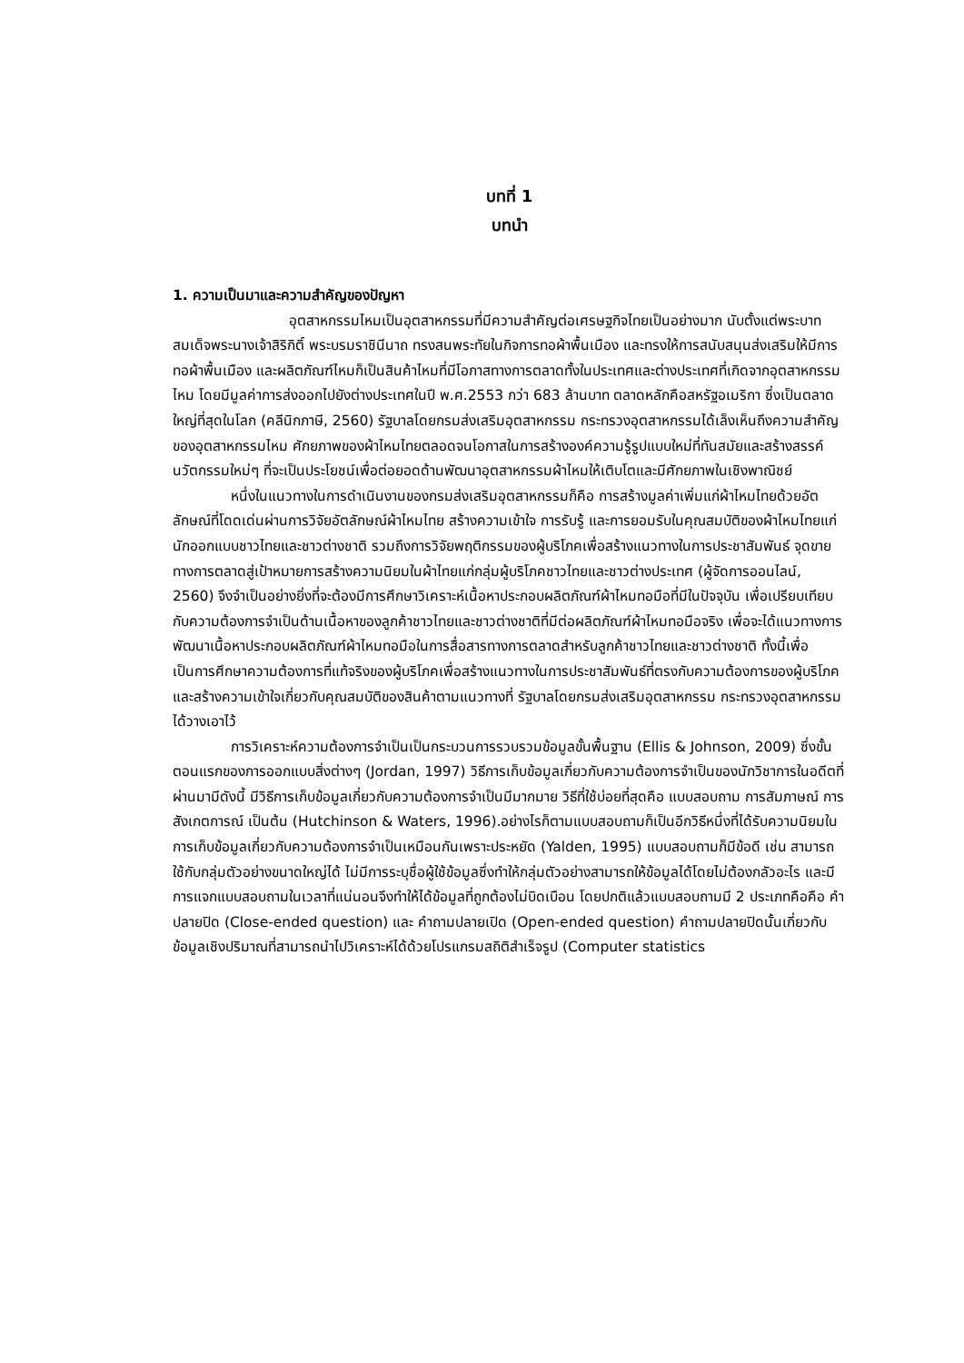บทที่ 1
บทนำ
1. ความเป็นมาและความสำคัญของปัญหา
อุตสาหกรรมไหมเป็นอุตสาหกรรมที่มีความสำคัญต่อเศรษฐกิจไทยเป็นอย่างมาก นับตั้งแต่พระบาทสมเด็จพระนางเจ้าสิริกิติ์ พระบรมราชินีนาถ ทรงสนพระทัยในกิจการทอผ้าพื้นเมือง และทรงให้การสนับสนุนส่งเสริมให้มีการทอผ้าพื้นเมือง และผลิตภัณฑ์ไหมก็เป็นสินค้าไหมที่มีโอกาสทางการตลาดทั้งในประเทศและต่างประเทศที่เกิดจากอุตสาหกรรมไหม โดยมีมูลค่าการส่งออกไปยังต่างประเทศในปี พ.ศ.2553 กว่า 683 ล้านบาท ตลาดหลักคือสหรัฐอเมริกา ซึ่งเป็นตลาดใหญ่ที่สุดในโลก (คลีนิกภาษี, 2560) รัฐบาลโดยกรมส่งเสริมอุตสาหกรรม กระทรวงอุตสาหกรรมได้เล็งเห็นถึงความสำคัญของอุตสาหกรรมไหม ศักยภาพของผ้าไหมไทยตลอดจนโอกาสในการสร้างองค์ความรู้รูปแบบใหม่ที่ทันสมัยและสร้างสรรค์นวัตกรรมใหม่ๆ ที่จะเป็นประโยชน์เพื่อต่อยอดด้านพัฒนาอุตสาหกรรมผ้าไหมให้เติบโตและมีศักยภาพในเชิงพาณิชย์
หนึ่งในแนวทางในการดำเนินงานของกรมส่งเสริมอุตสาหกรรมก็คือ การสร้างมูลค่าเพิ่มแก่ผ้าไหมไทยด้วยอัตลักษณ์ที่โดดเด่นผ่านการวิจัยอัตลักษณ์ผ้าไหมไทย สร้างความเข้าใจ การรับรู้ และการยอมรับในคุณสมบัติของผ้าไหมไทยแก่นักออกแบบชาวไทยและชาวต่างชาติ รวมถึงการวิจัยพฤติกรรมของผู้บริโภคเพื่อสร้างแนวทางในการประชาสัมพันธ์ จุดขายทางการตลาดสู่เป้าหมายการสร้างความนิยมในผ้าไทยแก่กลุ่มผู้บริโภคชาวไทยและชาวต่างประเทศ (ผู้จัดการออนไลน์, 2560) จึงจำเป็นอย่างยิ่งที่จะต้องมีการศึกษาวิเคราะห์เนื้อหาประกอบผลิตภัณฑ์ผ้าไหมทอมือที่มีในปัจจุบัน เพื่อเปรียบเทียบกับความต้องการจำเป็นด้านเนื้อหาของลูกค้าชาวไทยและชาวต่างชาติที่มีต่อผลิตภัณฑ์ผ้าไหมทอมือจริง เพื่อจะได้แนวทางการพัฒนาเนื้อหาประกอบผลิตภัณฑ์ผ้าไหมทอมือในการสื่อสารทางการตลาดสำหรับลูกค้าชาวไทยและชาวต่างชาติ ทั้งนี้เพื่อเป็นการศึกษาความต้องการที่แท้จริงของผู้บริโภคเพื่อสร้างแนวทางในการประชาสัมพันธ์ที่ตรงกับความต้องการของผู้บริโภค และสร้างความเข้าใจเกี่ยวกับคุณสมบัติของสินค้าตามแนวทางที่ รัฐบาลโดยกรมส่งเสริมอุตสาหกรรม กระทรวงอุตสาหกรรมได้วางเอาไว้
การวิเคราะห์ความต้องการจำเป็นเป็นกระบวนการรวบรวมข้อมูลขั้นพื้นฐาน (Ellis & Johnson, 2009) ซึ่งขั้นตอนแรกของการออกแบบสิ่งต่างๆ (Jordan, 1997) วิธีการเก็บข้อมูลเกี่ยวกับความต้องการจำเป็นของนักวิชาการในอดีตที่ผ่านมามีดังนี้ มีวิธีการเก็บข้อมูลเกี่ยวกับความต้องการจำเป็นมีมากมาย วิธีที่ใช้บ่อยที่สุดคือ แบบสอบถาม การสัมภาษณ์ การสังเกตการณ์ เป็นต้น (Hutchinson & Waters, 1996).อย่างไรก็ตามแบบสอบถามก็เป็นอีกวิธีหนึ่งที่ได้รับความนิยมในการเก็บข้อมูลเกี่ยวกับความต้องการจำเป็นเหมือนกันเพราะประหยัด (Yalden, 1995) แบบสอบถามก็มีข้อดี เช่น สามารถใช้กับกลุ่มตัวอย่างขนาดใหญ่ได้ ไม่มีการระบุชื่อผู้ใช้ข้อมูลซึ่งทำให้กลุ่มตัวอย่างสามารถให้ข้อมูลได้โดยไม่ต้องกลัวอะไร และมีการแจกแบบสอบถามในเวลาที่แน่นอนจึงทำให้ได้ข้อมูลที่ถูกต้องไม่บิดเบือน โดยปกติแล้วแบบสอบถามมี 2 ประเภทคือคือ คำปลายปิด (Close-ended question) และ คำถามปลายเปิด (Open-ended question) คำถามปลายปิดนั้นเกี่ยวกับข้อมูลเชิงปริมาณที่สามารถนำไปวิเคราะห์ได้ด้วยโปรแกรมสถิติสำเร็จรูป (Computer statistics